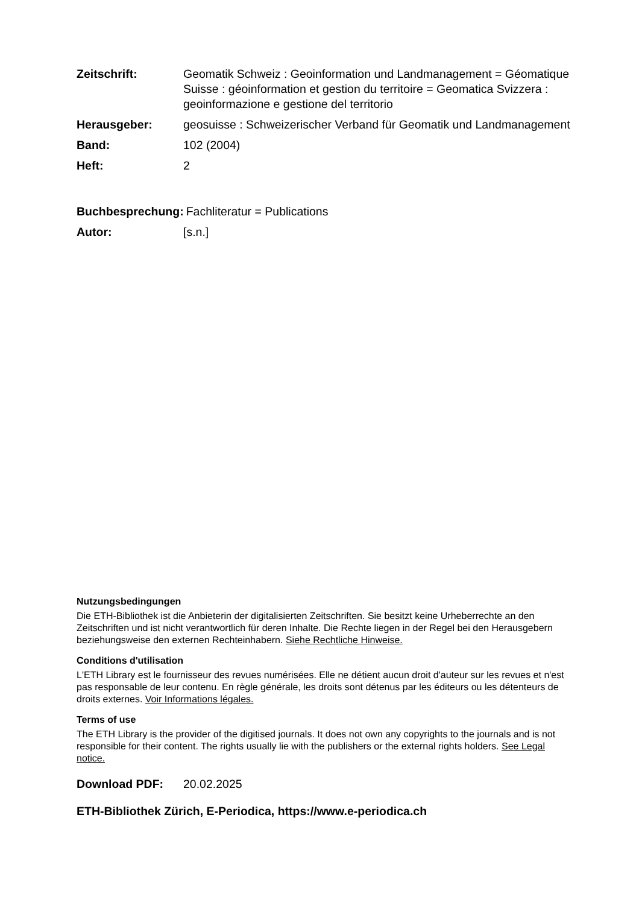Zeitschrift: Geomatik Schweiz : Geoinformation und Landmanagement = Géomatique Suisse : géoinformation et gestion du territoire = Geomatica Svizzera : geoinformazione e gestione del territorio
Herausgeber: geosuisse : Schweizerischer Verband für Geomatik und Landmanagement
Band: 102 (2004)
Heft: 2
Buchbesprechung: Fachliteratur = Publications
Autor: [s.n.]
Nutzungsbedingungen
Die ETH-Bibliothek ist die Anbieterin der digitalisierten Zeitschriften. Sie besitzt keine Urheberrechte an den Zeitschriften und ist nicht verantwortlich für deren Inhalte. Die Rechte liegen in der Regel bei den Herausgebern beziehungsweise den externen Rechteinhabern. Siehe Rechtliche Hinweise.
Conditions d'utilisation
L'ETH Library est le fournisseur des revues numérisées. Elle ne détient aucun droit d'auteur sur les revues et n'est pas responsable de leur contenu. En règle générale, les droits sont détenus par les éditeurs ou les détenteurs de droits externes. Voir Informations légales.
Terms of use
The ETH Library is the provider of the digitised journals. It does not own any copyrights to the journals and is not responsible for their content. The rights usually lie with the publishers or the external rights holders. See Legal notice.
Download PDF: 20.02.2025
ETH-Bibliothek Zürich, E-Periodica, https://www.e-periodica.ch